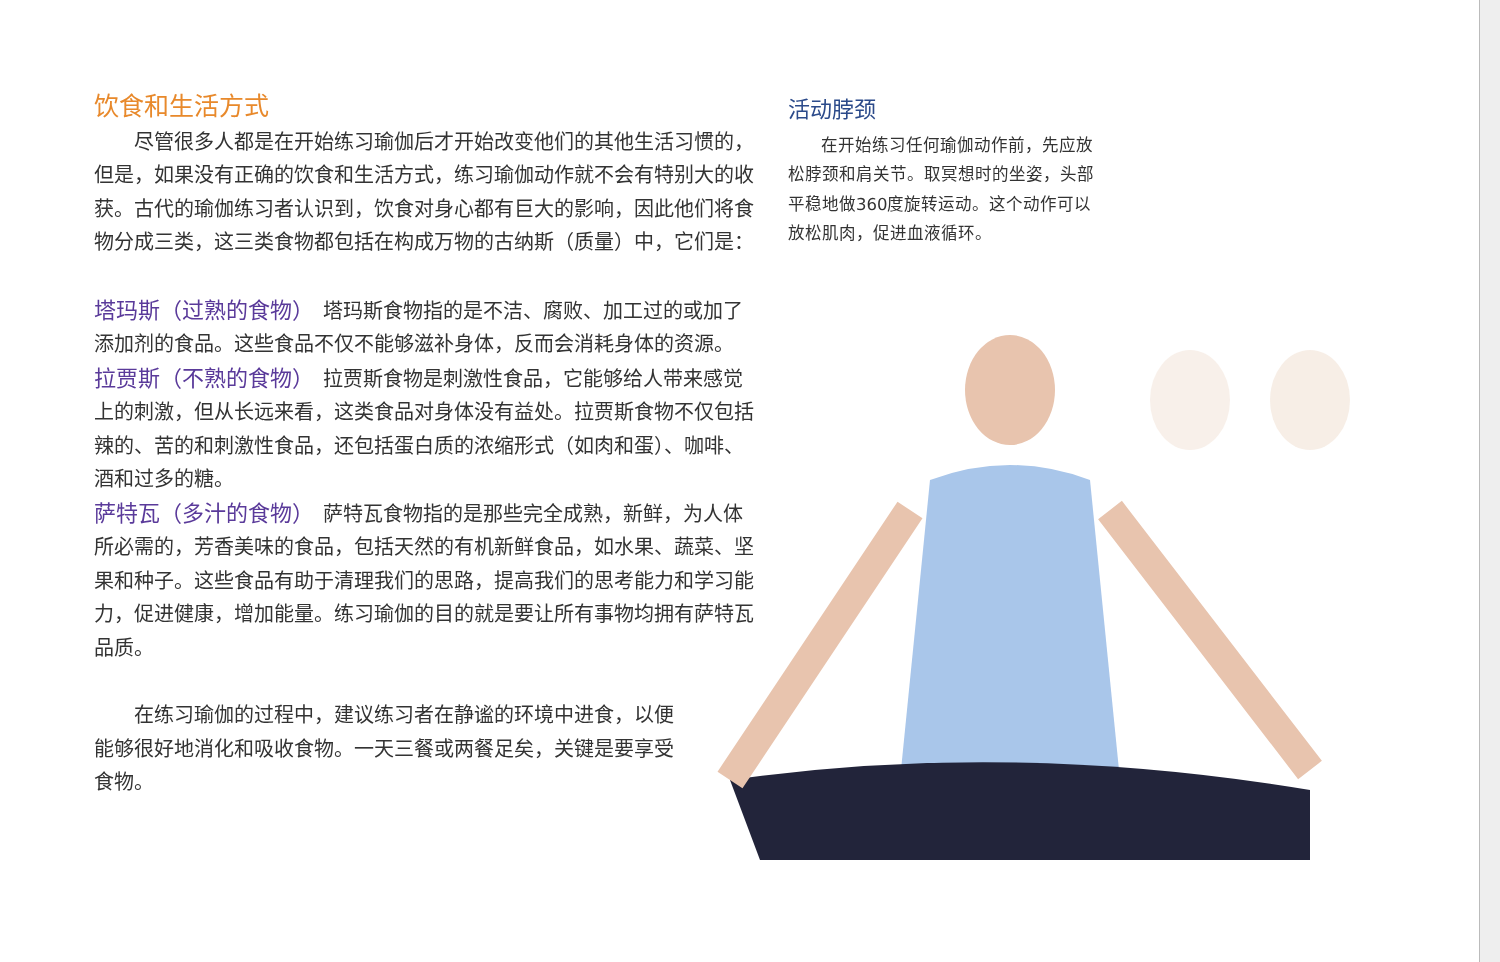饮食和生活方式
尽管很多人都是在开始练习瑜伽后才开始改变他们的其他生活习惯的，但是，如果没有正确的饮食和生活方式，练习瑜伽动作就不会有特别大的收获。古代的瑜伽练习者认识到，饮食对身心都有巨大的影响，因此他们将食物分成三类，这三类食物都包括在构成万物的古纳斯（质量）中，它们是：
塔玛斯（过熟的食物）　塔玛斯食物指的是不洁、腐败、加工过的或加了添加剂的食品。这些食品不仅不能够滋补身体，反而会消耗身体的资源。
拉贾斯（不熟的食物）　拉贾斯食物是刺激性食品，它能够给人带来感觉上的刺激，但从长远来看，这类食品对身体没有益处。拉贾斯食物不仅包括辣的、苦的和刺激性食品，还包括蛋白质的浓缩形式（如肉和蛋）、咖啡、酒和过多的糖。
萨特瓦（多汁的食物）　萨特瓦食物指的是那些完全成熟，新鲜，为人体所必需的，芳香美味的食品，包括天然的有机新鲜食品，如水果、蔬菜、坚果和种子。这些食品有助于清理我们的思路，提高我们的思考能力和学习能力，促进健康，增加能量。练习瑜伽的目的就是要让所有事物均拥有萨特瓦品质。
在练习瑜伽的过程中，建议练习者在静谧的环境中进食，以便能够很好地消化和吸收食物。一天三餐或两餐足矣，关键是要享受食物。
活动脖颈
在开始练习任何瑜伽动作前，先应放松脖颈和肩关节。取冥想时的坐姿，头部平稳地做360度旋转运动。这个动作可以放松肌肉，促进血液循环。